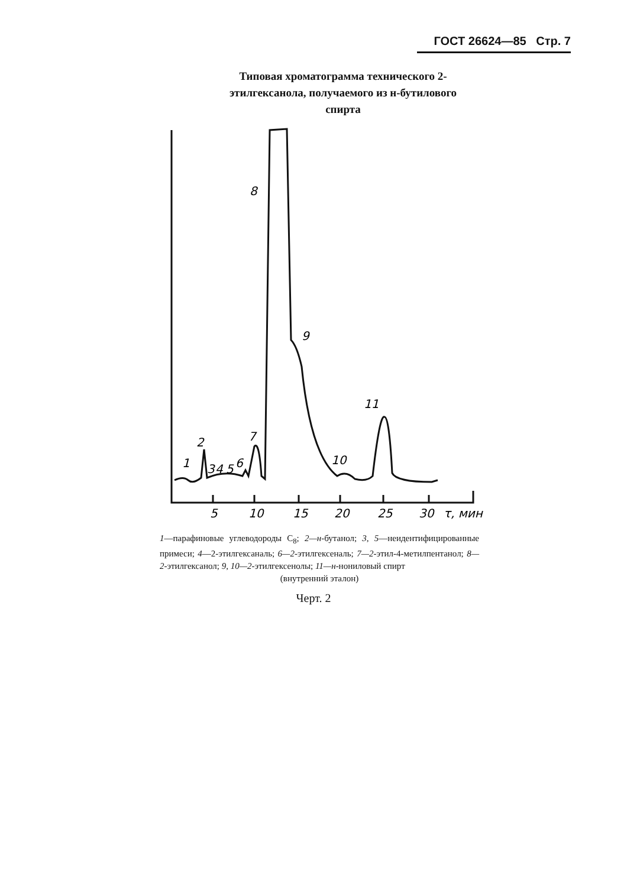ГОСТ 26624—85 Стр. 7
Типовая хроматограмма технического 2-этилгексанола, получаемого из н-бутилового спирта
8
9
11
10
7
2
1
3
4
5
6
5
10
15
20
25
30
τ, мин
1—парафиновые углеводороды С<sub>8</sub>; 2—н-бутанол; 3, 5—неидентифицированные примеси; 4—2-этилгексаналь; 6—2-этилгексеналь; 7—2-этил-4-метилпентанол; 8—2-этилгексанол; 9, 10—2-этилгексенолы; 11—н-нониловый спирт
(внутренний эталон)
Черт. 2